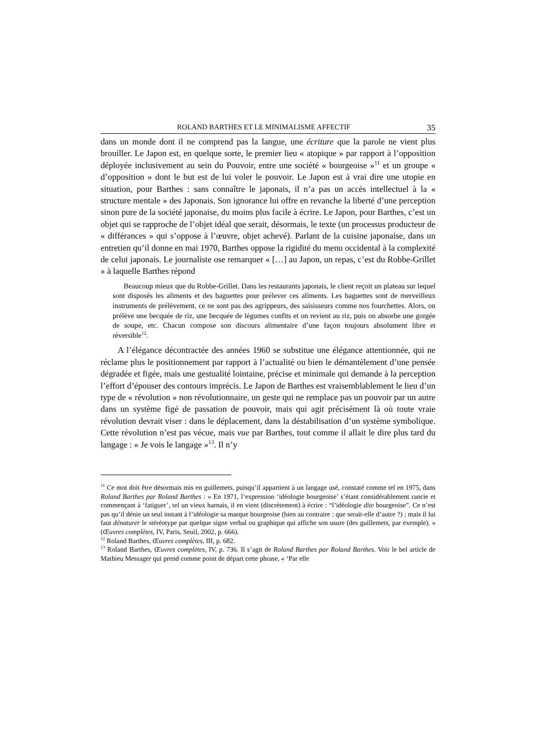ROLAND BARTHES ET LE MINIMALISME AFFECTIF 35
dans un monde dont il ne comprend pas la langue, une écriture que la parole ne vient plus brouiller. Le Japon est, en quelque sorte, le premier lieu « atopique » par rapport à l’opposition déployée inclusivement au sein du Pouvoir, entre une société « bourgeoise »<sup>11</sup> et un groupe « d’opposition » dont le but est de lui voler le pouvoir. Le Japon est à vrai dire une utopie en situation, pour Barthes : sans connaître le japonais, il n’a pas un accès intellectuel à la « structure mentale » des Japonais. Son ignorance lui offre en revanche la liberté d’une perception sinon pure de la société japonaise, du moins plus facile à écrire. Le Japon, pour Barthes, c’est un objet qui se rapproche de l’objet idéal que serait, désormais, le texte (un processus producteur de « différances » qui s’oppose à l’œuvre, objet achevé). Parlant de la cuisine japonaise, dans un entretien qu’il donne en mai 1970, Barthes oppose la rigidité du menu occidental à la complexité de celui japonais. Le journaliste ose remarquer « […] au Japon, un repas, c’est du Robbe-Grillet » à laquelle Barthes répond
Beaucoup mieux que du Robbe-Grillet. Dans les restaurants japonais, le client reçoit un plateau sur lequel sont disposés les aliments et des baguettes pour prélever ces aliments. Les baguettes sont de merveilleux instruments de prélèvement, ce ne sont pas des agrippeurs, des saisisseurs comme nos fourchettes. Alors, on prélève une becquée de riz, une becquée de légumes confits et on revient au riz, puis on absorbe une gorgée de soupe, etc. Chacun compose son discours alimentaire d’une façon toujours absolument libre et réversible<sup>12</sup>.
A l’élégance décontractée des années 1960 se substitue une élégance attentionnée, qui ne réclame plus le positionnement par rapport à l’actualité ou bien le démantèlement d’une pensée dégradée et figée, mais une gestualité lointaine, précise et minimale qui demande à la perception l’effort d’épouser des contours imprécis. Le Japon de Barthes est vraisemblablement le lieu d’un type de « révolution » non révolutionnaire, un geste qui ne remplace pas un pouvoir par un autre dans un système figé de passation de pouvoir, mais qui agit précisément là où toute vraie révolution devrait viser : dans le déplacement, dans la déstabilisation d’un système symbolique. Cette révolution n’est pas vécue, mais vue par Barthes, tout comme il allait le dire plus tard du langage : « Je vois le langage »<sup>13</sup>. Il n’y
<sup>11</sup> Ce mot doit être désormais mis en guillemets, puisqu’il appartient à un langage usé, constaté comme tel en 1975, dans Roland Barthes par Roland Barthes : « En 1971, l’expression ‘idéologie bourgeoise’ s’étant considérablement rancie et commençant à ‘fatiguer’, tel un vieux harnais, il en vient (discrètement) à écrire : “l’idéologie dite bourgeoise”. Ce n’est pas qu’il dénie un seul instant à l’idéologie sa marque bourgeoise (bien au contraire : que serait-elle d’autre ?) ; mais il lui faut dénaturer le stéréotype par quelque signe verbal ou graphique qui affiche son usure (des guillemets, par exemple). » (Œuvres complètes, IV, Paris, Seuil, 2002, p. 666).
<sup>12</sup> Roland Barthes, Œuvres complètes, III, p. 682.
<sup>13</sup> Roland Barthes, Œuvres complètes, IV, p. 736. Il s’agit de Roland Barthes par Roland Barthes. Voir le bel article de Mathieu Messager qui prend comme point de départ cette phrase, « ‘Par elle